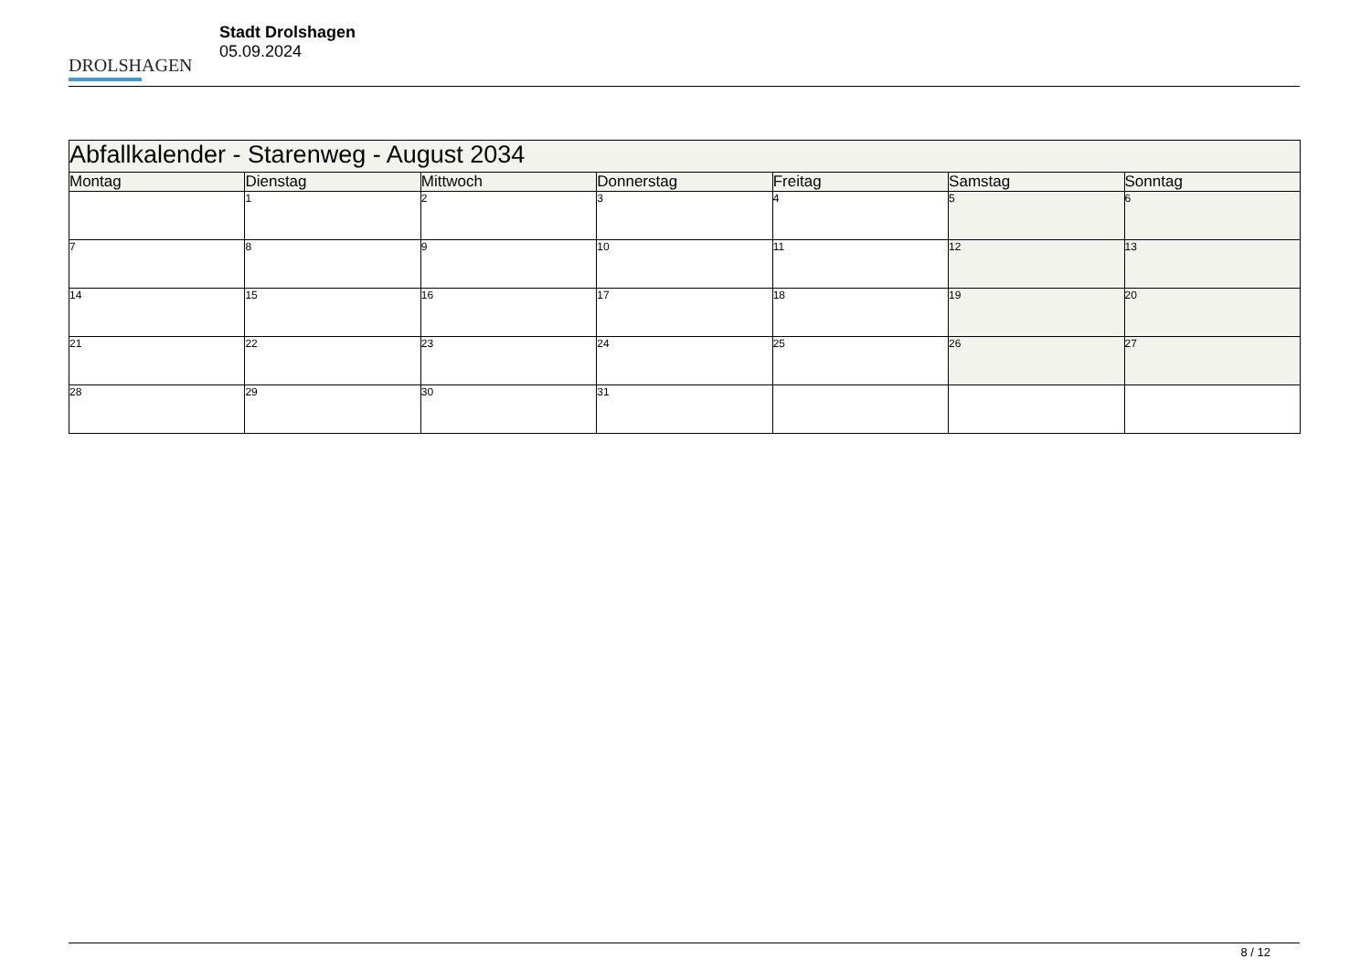DROLSHAGEN
Stadt Drolshagen
05.09.2024
| Abfallkalender - Starenweg - August 2034 | | | | | | |
| --- | --- | --- | --- | --- | --- | --- |
| Montag | Dienstag | Mittwoch | Donnerstag | Freitag | Samstag | Sonntag |
| | 1 | 2 | 3 | 4 | 5 | 6 |
| 7 | 8 | 9 | 10 | 11 | 12 | 13 |
| 14 | 15 | 16 | 17 | 18 | 19 | 20 |
| 21 | 22 | 23 | 24 | 25 | 26 | 27 |
| 28 | 29 | 30 | 31 | | | |
8 / 12